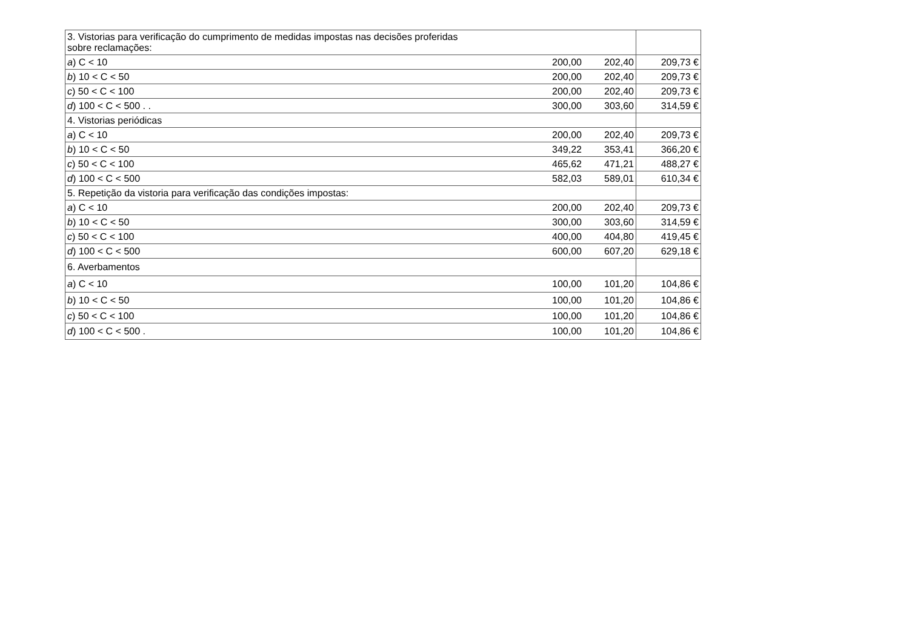| 3. Vistorias para verificação do cumprimento de medidas impostas nas decisões proferidas sobre reclamações: | | | |
| a ) C < 10 | 200,00 | 202,40 | 209,73 € |
| b ) 10 < C < 50 | 200,00 | 202,40 | 209,73 € |
| c ) 50 < C < 100 | 200,00 | 202,40 | 209,73 € |
| d ) 100 < C < 500 . . | 300,00 | 303,60 | 314,59 € |
| 4. Vistorias periódicas | | | |
| a ) C < 10 | 200,00 | 202,40 | 209,73 € |
| b ) 10 < C < 50 | 349,22 | 353,41 | 366,20 € |
| c ) 50 < C < 100 | 465,62 | 471,21 | 488,27 € |
| d ) 100 < C < 500 | 582,03 | 589,01 | 610,34 € |
| 5. Repetição da vistoria para verificação das condições impostas: | | | |
| a ) C < 10 | 200,00 | 202,40 | 209,73 € |
| b ) 10 < C < 50 | 300,00 | 303,60 | 314,59 € |
| c ) 50 < C < 100 | 400,00 | 404,80 | 419,45 € |
| d ) 100 < C < 500 | 600,00 | 607,20 | 629,18 € |
| 6. Averbamentos | | | |
| a ) C < 10 | 100,00 | 101,20 | 104,86 € |
| b ) 10 < C < 50 | 100,00 | 101,20 | 104,86 € |
| c ) 50 < C < 100 | 100,00 | 101,20 | 104,86 € |
| d ) 100 < C < 500 . | 100,00 | 101,20 | 104,86 € |